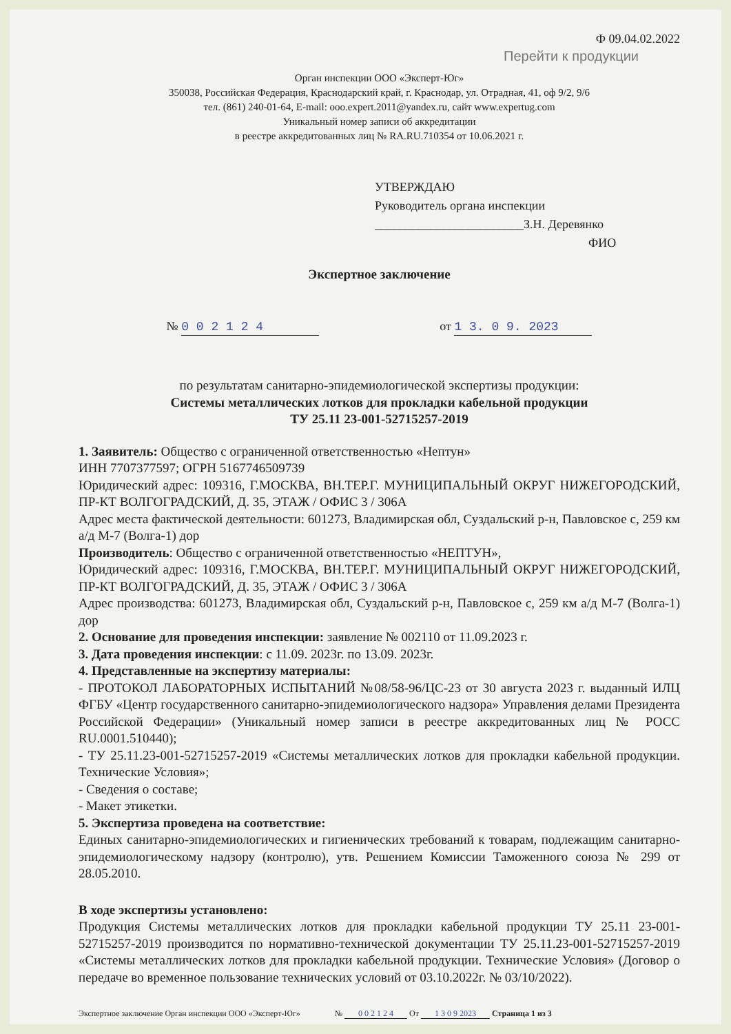Ф 09.04.02.2022
Перейти к продукции
Орган инспекции ООО «Эксперт-Юг»
350038, Российская Федерация, Краснодарский край, г. Краснодар, ул. Отрадная, 41, оф 9/2, 9/6
тел. (861) 240-01-64, E-mail: ooo.expert.2011@yandex.ru, сайт www.expertug.com
Уникальный номер записи об аккредитации
в реестре аккредитованных лиц № RA.RU.710354 от 10.06.2021 г.
УТВЕРЖДАЮ
Руководитель органа инспекции
________________________З.Н. Деревянко
ФИО
Экспертное заключение
№ 0 0 2 1 2 4 от 1 3. 0 9. 2023
по результатам санитарно-эпидемиологической экспертизы продукции:
Системы металлических лотков для прокладки кабельной продукции
ТУ 25.11 23-001-52715257-2019
1. Заявитель: Общество с ограниченной ответственностью «Нептун»
ИНН 7707377597; ОГРН 5167746509739
Юридический адрес: 109316, Г.МОСКВА, ВН.ТЕР.Г. МУНИЦИПАЛЬНЫЙ ОКРУГ НИЖЕГОРОДСКИЙ, ПР-КТ ВОЛГОГРАДСКИЙ, Д. 35, ЭТАЖ / ОФИС 3 / 306А
Адрес места фактической деятельности: 601273, Владимирская обл, Суздальский р-н, Павловское с, 259 км а/д М-7 (Волга-1) дор
Производитель: Общество с ограниченной ответственностью «НЕПТУН»,
Юридический адрес: 109316, Г.МОСКВА, ВН.ТЕР.Г. МУНИЦИПАЛЬНЫЙ ОКРУГ НИЖЕГОРОДСКИЙ, ПР-КТ ВОЛГОГРАДСКИЙ, Д. 35, ЭТАЖ / ОФИС 3 / 306А
Адрес производства: 601273, Владимирская обл, Суздальский р-н, Павловское с, 259 км а/д М-7 (Волга-1) дор
2. Основание для проведения инспекции: заявление № 002110 от 11.09.2023 г.
3. Дата проведения инспекции: с 11.09. 2023г. по 13.09. 2023г.
4. Представленные на экспертизу материалы:
- ПРОТОКОЛ ЛАБОРАТОРНЫХ ИСПЫТАНИЙ №08/58-96/ЦС-23 от 30 августа 2023 г. выданный ИЛЦ ФГБУ «Центр государственного санитарно-эпидемиологического надзора» Управления делами Президента Российской Федерации» (Уникальный номер записи в реестре аккредитованных лиц № РОСС RU.0001.510440);
- ТУ 25.11.23-001-52715257-2019 «Системы металлических лотков для прокладки кабельной продукции. Технические Условия»;
- Сведения о составе;
- Макет этикетки.
5. Экспертиза проведена на соответствие:
Единых санитарно-эпидемиологических и гигиенических требований к товарам, подлежащим санитарно-эпидемиологическому надзору (контролю), утв. Решением Комиссии Таможенного союза № 299 от 28.05.2010.
В ходе экспертизы установлено:
Продукция Системы металлических лотков для прокладки кабельной продукции ТУ 25.11 23-001-52715257-2019 производится по нормативно-технической документации ТУ 25.11.23-001-52715257-2019 «Системы металлических лотков для прокладки кабельной продукции. Технические Условия» (Договор о передаче во временное пользование технических условий от 03.10.2022г. № 03/10/2022).
Экспертное заключение Орган инспекции ООО «Эксперт-Юг» № 0 0 2 1 2 4 От 1 3 0 9 2023 Страница 1 из 3